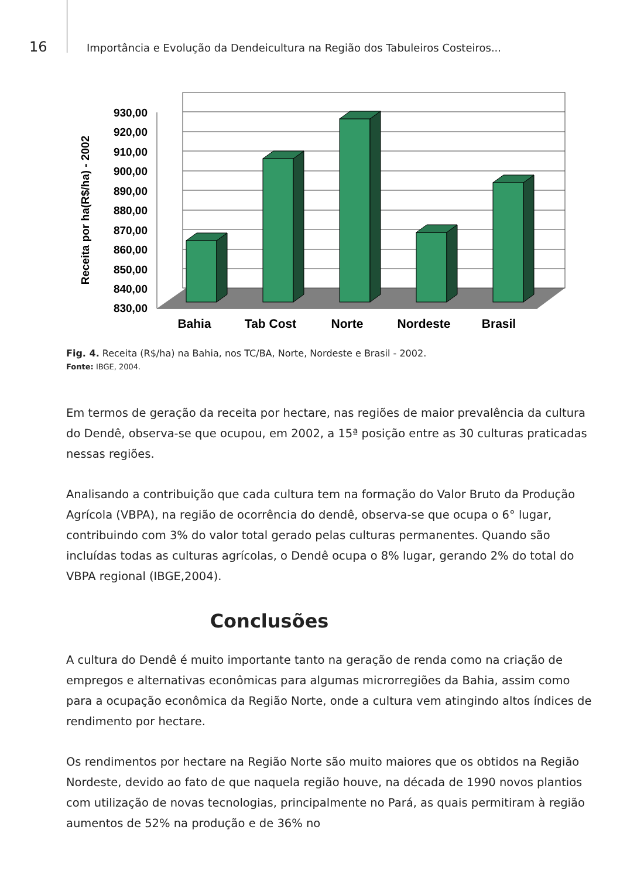16
Importância e Evolução da Dendeicultura na Região dos Tabuleiros Costeiros...
930,00
920,00
910,00
900,00
890,00
880,00
870,00
860,00
850,00
840,00
830,00
Receita por ha(R$/ha) - 2002
Bahia
Tab Cost
Norte
Nordeste
Brasil
Fig. 4. Receita (R$/ha) na Bahia, nos TC/BA, Norte, Nordeste e Brasil - 2002.
Fonte: IBGE, 2004.
Em termos de geração da receita por hectare, nas regiões de maior prevalência da cultura do Dendê, observa-se que ocupou, em 2002, a 15ª posição entre as 30 culturas praticadas nessas regiões.
Analisando a contribuição que cada cultura tem na formação do Valor Bruto da Produção Agrícola (VBPA), na região de ocorrência do dendê, observa-se que ocupa o 6° lugar, contribuindo com 3% do valor total gerado pelas culturas permanentes. Quando são incluídas todas as culturas agrícolas, o Dendê ocupa o 8% lugar, gerando 2% do total do VBPA regional (IBGE,2004).
Conclusões
A cultura do Dendê é muito importante tanto na geração de renda como na criação de empregos e alternativas econômicas para algumas microrregiões da Bahia, assim como para a ocupação econômica da Região Norte, onde a cultura vem atingindo altos índices de rendimento por hectare.
Os rendimentos por hectare na Região Norte são muito maiores que os obtidos na Região Nordeste, devido ao fato de que naquela região houve, na década de 1990 novos plantios com utilização de novas tecnologias, principalmente no Pará, as quais permitiram à região aumentos de 52% na produção e de 36% no